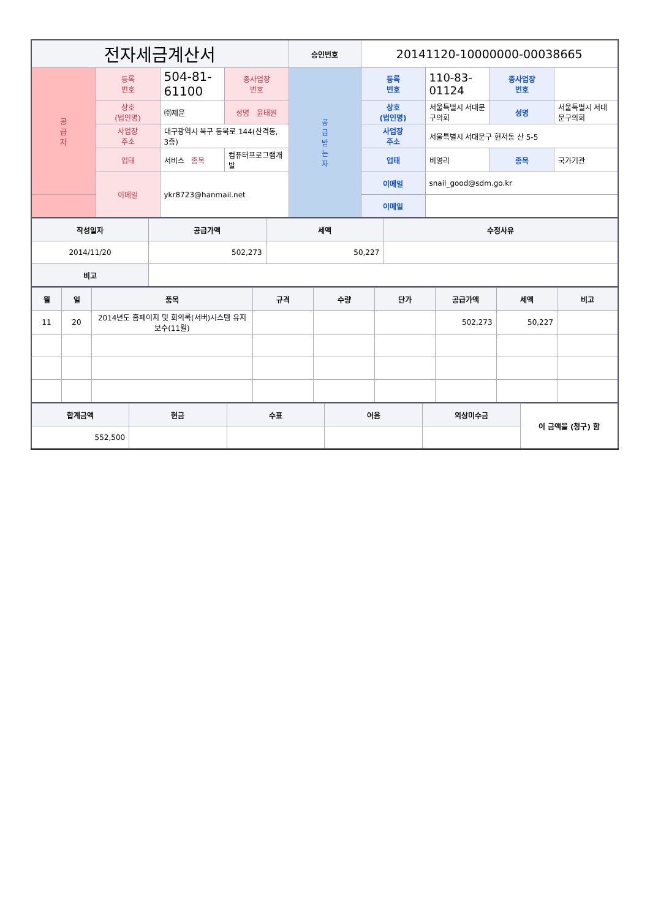| 전자세금계산서 | | | | 승인번호 | 20141120-10000000-00038665 | | | |
| 공 급 자 | 등록 번호 | 504-81-61100 | 종사업장 번호 | 공 급 받 는 자 | 등록 번호 | 110-83-01124 | 종사업장 번호 | |
| | 상호 (법인명) | ㈜제윤 | 성명 윤태원 | | 상호 (법인명) | 서울특별시 서대문구의회 | 성명 | 서울특별시 서대문구의회 |
| | 사업장 주소 | 대구광역시 북구 동북로 144(산격동, 3층) | | | 사업장 주소 | 서울특별시 서대문구 현저동 산 5-5 | | |
| | 업태 | 서비스 종목 | 컴퓨터프로그램개발 | | 업태 | 비영리 | 종목 | 국가기관 |
| | 이메일 | ykr8723@hanmail.net | | | 이메일 | snail_good@sdm.go.kr | | |
| | | | | | 이메일 | | | |
| 작성일자 | 공급가액 | 세액 | 수정사유 |
| --- | --- | --- | --- |
| 2014/11/20 | 502,273 | 50,227 | |
| 비고 | | | |
| 월 | 일 | 품목 | 규격 | 수량 | 단가 | 공급가액 | 세액 | 비고 |
| --- | --- | --- | --- | --- | --- | --- | --- | --- |
| 11 | 20 | 2014년도 홈페이지 및 회의록(서버)시스템 유지보수(11월) | | | | 502,273 | 50,227 | |
| 합계금액 | 현금 | 수표 | 어음 | 외상미수금 | 이 금액을 (청구) 함 |
| 552,500 | | | | | |